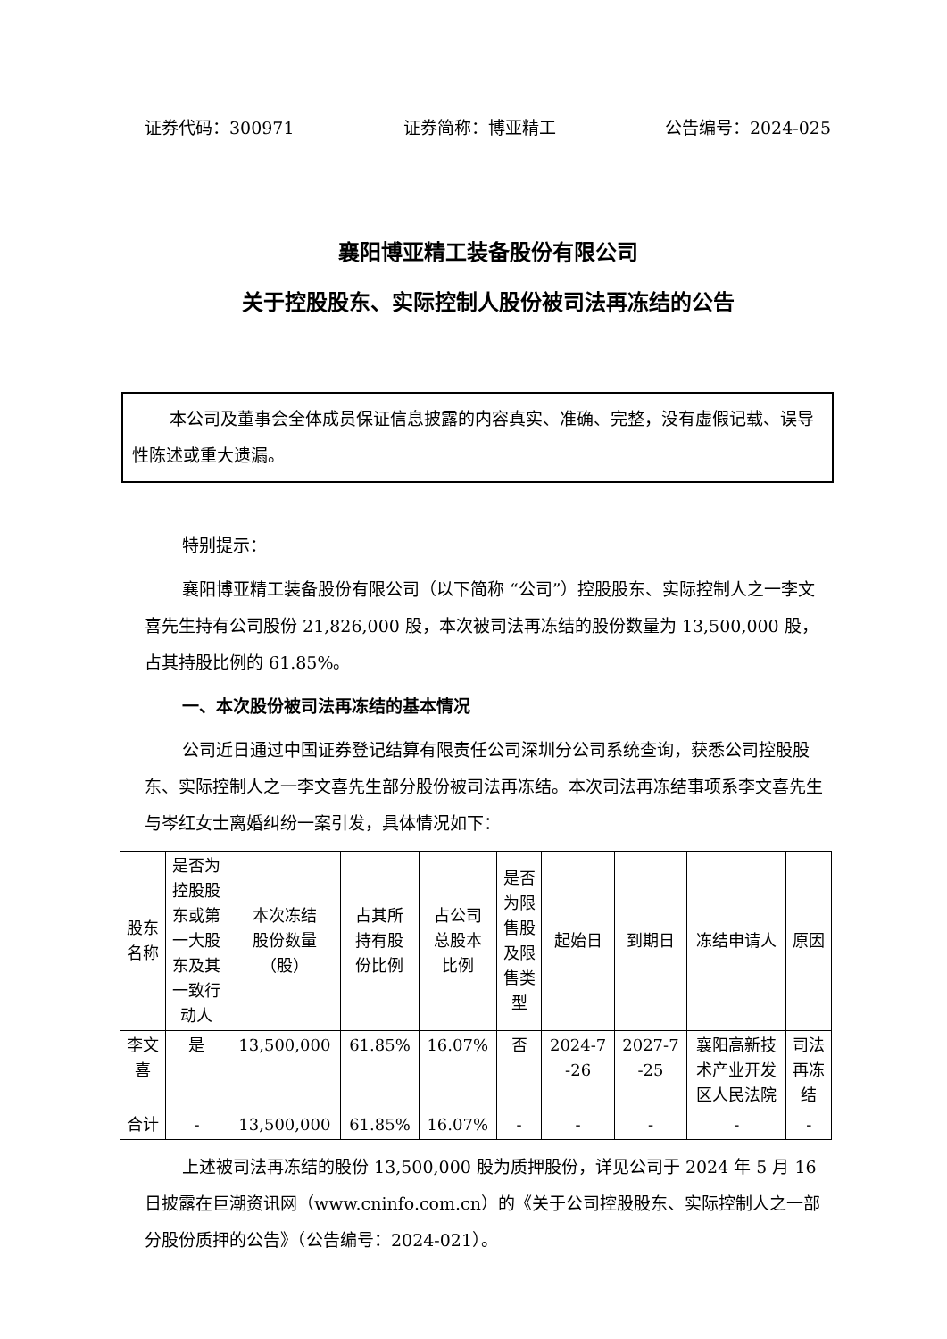证券代码：300971 证券简称：博亚精工 公告编号：2024-025
襄阳博亚精工装备股份有限公司
关于控股股东、实际控制人股份被司法再冻结的公告
本公司及董事会全体成员保证信息披露的内容真实、准确、完整，没有虚假记载、误导性陈述或重大遗漏。
特别提示：
襄阳博亚精工装备股份有限公司（以下简称 “公司”）控股股东、实际控制人之一李文喜先生持有公司股份 21,826,000 股，本次被司法再冻结的股份数量为 13,500,000 股，占其持股比例的 61.85%。
一、本次股份被司法再冻结的基本情况
公司近日通过中国证券登记结算有限责任公司深圳分公司系统查询，获悉公司控股股东、实际控制人之一李文喜先生部分股份被司法再冻结。本次司法再冻结事项系李文喜先生与岑红女士离婚纠纷一案引发，具体情况如下：
| 股东 名称 | 是否为 控股股 东或第 一大股 东及其 一致行 动人 | 本次冻结 股份数量 （股） | 占其所 持有股 份比例 | 占公司 总股本 比例 | 是否 为限 售股 及限 售类 型 | 起始日 | 到期日 | 冻结申请人 | 原因 |
| --- | --- | --- | --- | --- | --- | --- | --- | --- | --- |
| 李文 喜 | 是 | 13,500,000 | 61.85% | 16.07% | 否 | 2024-7 -26 | 2027-7 -25 | 襄阳高新技 术产业开发 区人民法院 | 司法 再冻 结 |
| 合计 | - | 13,500,000 | 61.85% | 16.07% | - | - | - | - | - |
上述被司法再冻结的股份 13,500,000 股为质押股份，详见公司于 2024 年 5 月 16 日披露在巨潮资讯网（www.cninfo.com.cn）的《关于公司控股股东、实际控制人之一部分股份质押的公告》（公告编号：2024-021）。